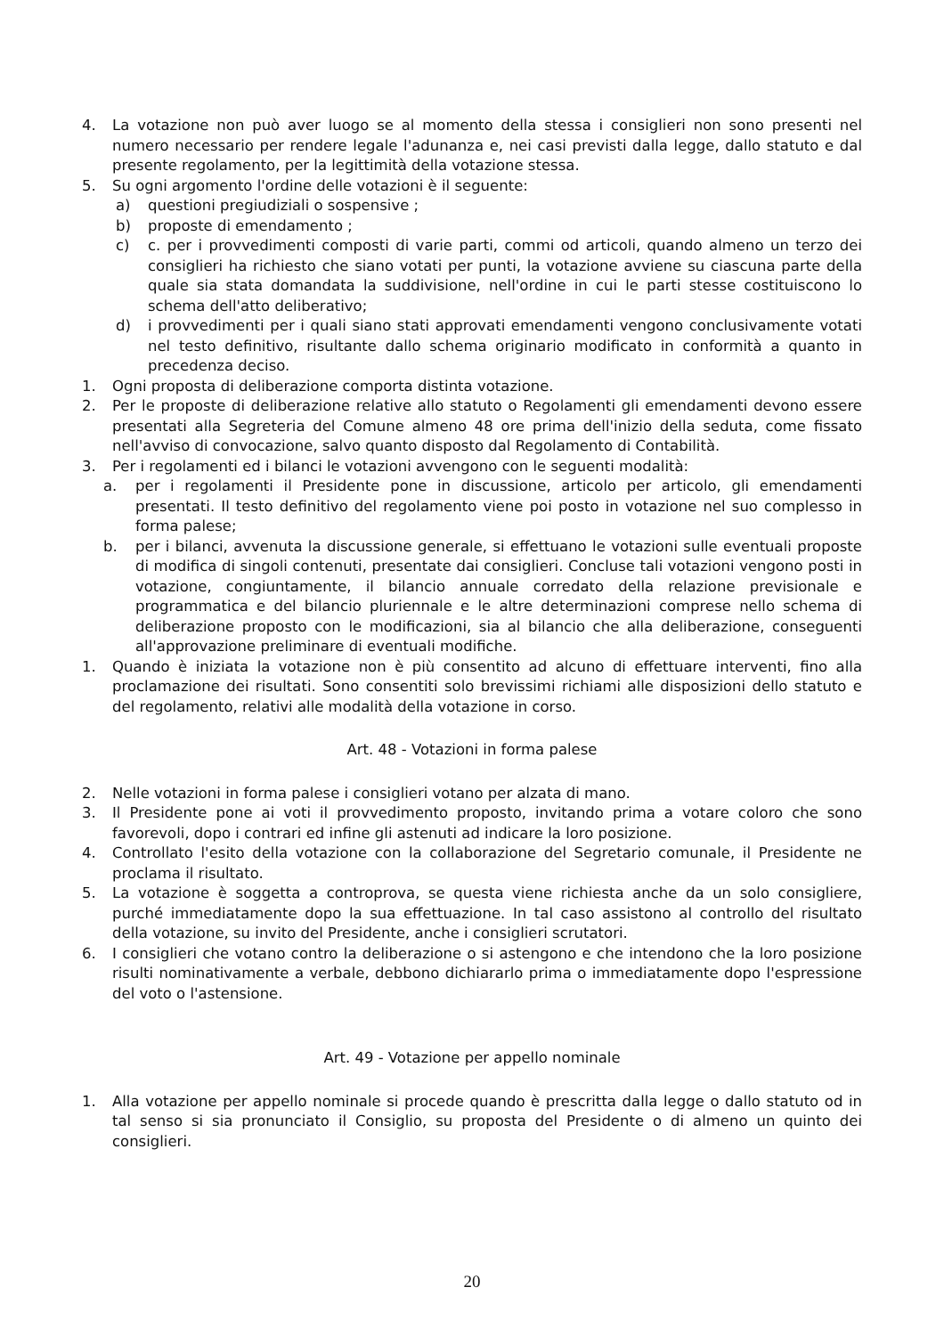4. La votazione non può aver luogo se al momento della stessa i consiglieri non sono presenti nel numero necessario per rendere legale l'adunanza e, nei casi previsti dalla legge, dallo statuto e dal presente regolamento, per la legittimità della votazione stessa.
5. Su ogni argomento l'ordine delle votazioni è il seguente:
a) questioni pregiudiziali o sospensive ;
b) proposte di emendamento ;
c) c. per i provvedimenti composti di varie parti, commi od articoli, quando almeno un terzo dei consiglieri ha richiesto che siano votati per punti, la votazione avviene su ciascuna parte della quale sia stata domandata la suddivisione, nell'ordine in cui le parti stesse costituiscono lo schema dell'atto deliberativo;
d) i provvedimenti per i quali siano stati approvati emendamenti vengono conclusivamente votati nel testo definitivo, risultante dallo schema originario modificato in conformità a quanto in precedenza deciso.
1. Ogni proposta di deliberazione comporta distinta votazione.
2. Per le proposte di deliberazione relative allo statuto o Regolamenti gli emendamenti devono essere presentati alla Segreteria del Comune almeno 48 ore prima dell'inizio della seduta, come fissato nell'avviso di convocazione, salvo quanto disposto dal Regolamento di Contabilità.
3. Per i regolamenti ed i bilanci le votazioni avvengono con le seguenti modalità:
a. per i regolamenti il Presidente pone in discussione, articolo per articolo, gli emendamenti presentati. Il testo definitivo del regolamento viene poi posto in votazione nel suo complesso in forma palese;
b. per i bilanci, avvenuta la discussione generale, si effettuano le votazioni sulle eventuali proposte di modifica di singoli contenuti, presentate dai consiglieri. Concluse tali votazioni vengono posti in votazione, congiuntamente, il bilancio annuale corredato della relazione previsionale e programmatica e del bilancio pluriennale e le altre determinazioni comprese nello schema di deliberazione proposto con le modificazioni, sia al bilancio che alla deliberazione, conseguenti all'approvazione preliminare di eventuali modifiche.
1. Quando è iniziata la votazione non è più consentito ad alcuno di effettuare interventi, fino alla proclamazione dei risultati. Sono consentiti solo brevissimi richiami alle disposizioni dello statuto e del regolamento, relativi alle modalità della votazione in corso.
Art. 48 - Votazioni in forma palese
2. Nelle votazioni in forma palese i consiglieri votano per alzata di mano.
3. Il Presidente pone ai voti il provvedimento proposto, invitando prima a votare coloro che sono favorevoli, dopo i contrari ed infine gli astenuti ad indicare la loro posizione.
4. Controllato l'esito della votazione con la collaborazione del Segretario comunale, il Presidente ne proclama il risultato.
5. La votazione è soggetta a controprova, se questa viene richiesta anche da un solo consigliere, purché immediatamente dopo la sua effettuazione. In tal caso assistono al controllo del risultato della votazione, su invito del Presidente, anche i consiglieri scrutatori.
6. I consiglieri che votano contro la deliberazione o si astengono e che intendono che la loro posizione risulti nominativamente a verbale, debbono dichiararlo prima o immediatamente dopo l'espressione del voto o l'astensione.
Art. 49 - Votazione per appello nominale
1. Alla votazione per appello nominale si procede quando è prescritta dalla legge o dallo statuto od in tal senso si sia pronunciato il Consiglio, su proposta del Presidente o di almeno un quinto dei consiglieri.
20